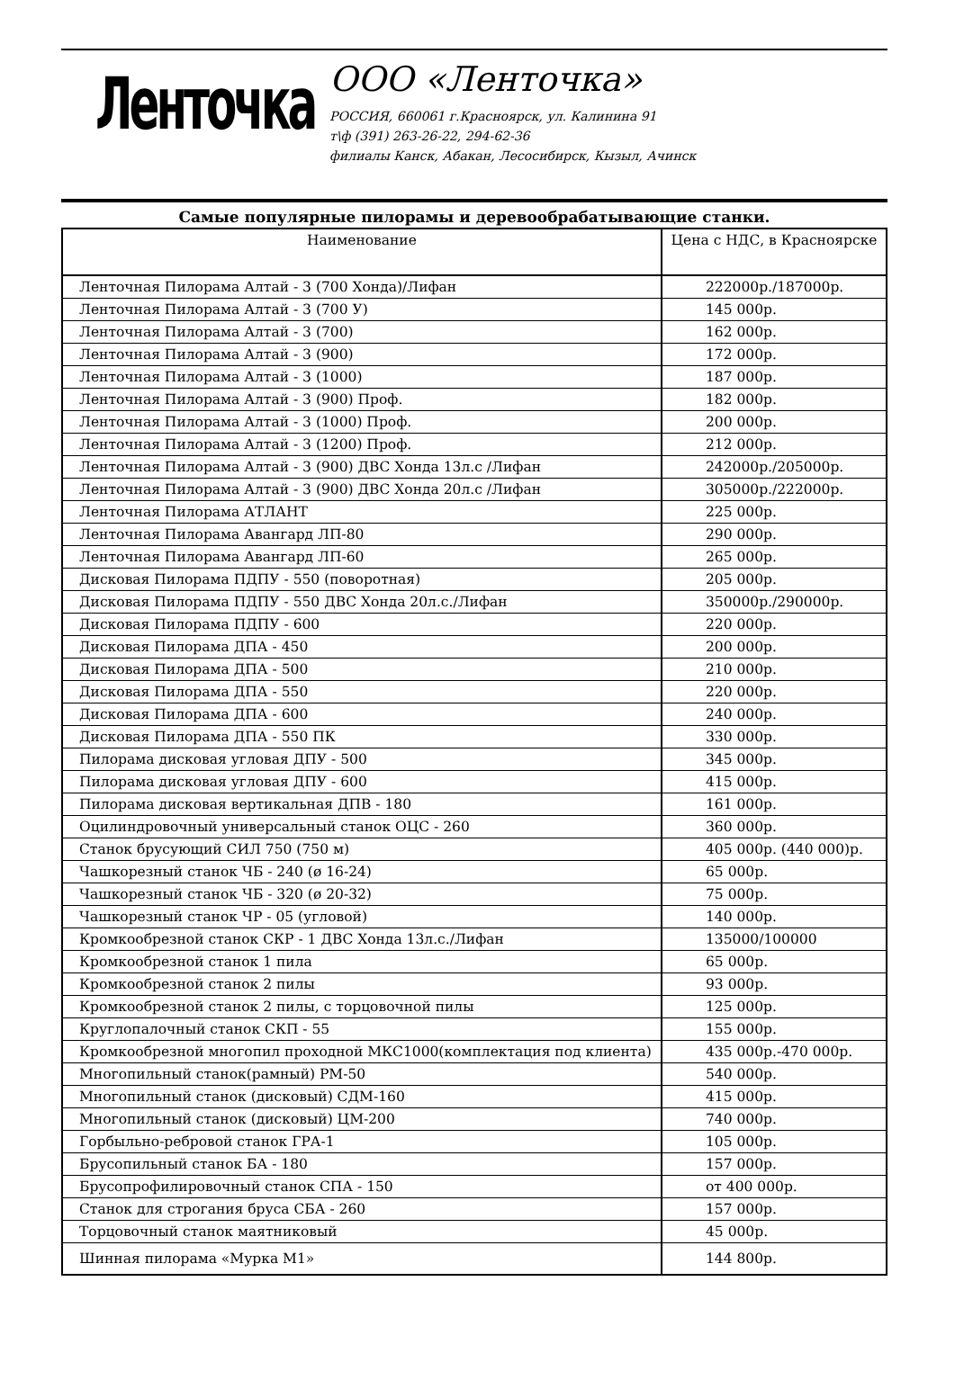Ленточка
ООО «Ленточка»
РОССИЯ, 660061 г.Красноярск, ул. Калинина 91
т\ф (391) 263-26-22, 294-62-36
филиалы Канск, Абакан, Лесосибирск, Кызыл, Ачинск
Самые популярные пилорамы и деревообрабатывающие станки.
| Наименование | Цена с НДС, в Красноярске |
| --- | --- |
| Ленточная Пилорама Алтай - 3 (700 Хонда)/Лифан | 222000р./187000р. |
| Ленточная Пилорама Алтай - 3 (700 У) | 145 000р. |
| Ленточная Пилорама Алтай - 3 (700) | 162 000р. |
| Ленточная Пилорама Алтай - 3 (900) | 172 000р. |
| Ленточная Пилорама Алтай - 3 (1000) | 187 000р. |
| Ленточная Пилорама Алтай - 3 (900) Проф. | 182 000р. |
| Ленточная Пилорама Алтай - 3 (1000) Проф. | 200 000р. |
| Ленточная Пилорама Алтай - 3 (1200) Проф. | 212 000р. |
| Ленточная Пилорама Алтай - 3 (900) ДВС Хонда 13л.с /Лифан | 242000р./205000р. |
| Ленточная Пилорама Алтай - 3 (900) ДВС Хонда 20л.с /Лифан | 305000р./222000р. |
| Ленточная Пилорама АТЛАНТ | 225 000р. |
| Ленточная Пилорама Авангард ЛП-80 | 290 000р. |
| Ленточная Пилорама Авангард ЛП-60 | 265 000р. |
| Дисковая Пилорама ПДПУ - 550 (поворотная) | 205 000р. |
| Дисковая Пилорама ПДПУ - 550 ДВС Хонда 20л.с./Лифан | 350000р./290000р. |
| Дисковая Пилорама ПДПУ - 600 | 220 000р. |
| Дисковая Пилорама ДПА - 450 | 200 000р. |
| Дисковая Пилорама ДПА - 500 | 210 000р. |
| Дисковая Пилорама ДПА - 550 | 220 000р. |
| Дисковая Пилорама ДПА - 600 | 240 000р. |
| Дисковая Пилорама ДПА - 550 ПК | 330 000р. |
| Пилорама дисковая угловая ДПУ - 500 | 345 000р. |
| Пилорама дисковая угловая ДПУ - 600 | 415 000р. |
| Пилорама дисковая вертикальная ДПВ - 180 | 161 000р. |
| Оцилиндровочный универсальный станок ОЦС - 260 | 360 000р. |
| Станок брусующий СИЛ 750 (750 м) | 405 000р. (440 000)р. |
| Чашкорезный станок ЧБ - 240 (ø 16-24) | 65 000р. |
| Чашкорезный станок ЧБ - 320 (ø 20-32) | 75 000р. |
| Чашкорезный станок ЧР - 05 (угловой) | 140 000р. |
| Кромкообрезной станок СКР - 1 ДВС Хонда 13л.с./Лифан | 135000/100000 |
| Кромкообрезной станок 1 пила | 65 000р. |
| Кромкообрезной станок 2 пилы | 93 000р. |
| Кромкообрезной станок 2 пилы, с торцовочной пилы | 125 000р. |
| Круглопалочный станок СКП - 55 | 155 000р. |
| Кромкообрезной многопил проходной МКС1000(комплектация под клиента) | 435 000р.-470 000р. |
| Многопильный станок(рамный) РМ-50 | 540 000р. |
| Многопильный станок (дисковый) СДМ-160 | 415 000р. |
| Многопильный станок (дисковый) ЦМ-200 | 740 000р. |
| Горбыльно-ребровой станок ГРА-1 | 105 000р. |
| Брусопильный станок БА - 180 | 157 000р. |
| Брусопрофилировочный станок СПА - 150 | от 400 000р. |
| Станок для строгания бруса СБА - 260 | 157 000р. |
| Торцовочный станок маятниковый | 45 000р. |
| Шинная пилорама «Мурка М1» | 144 800р. |